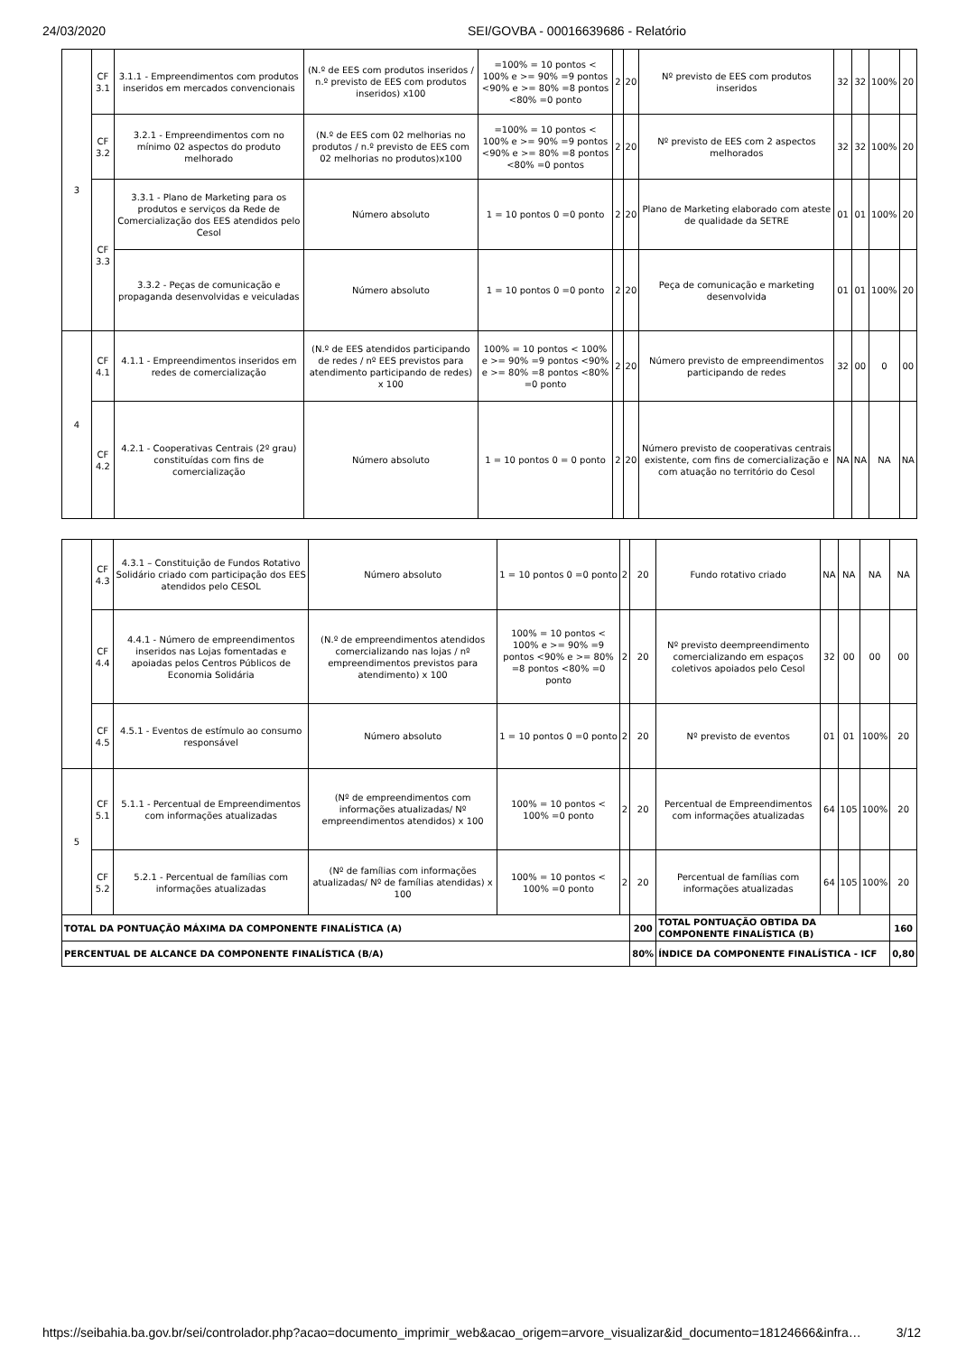24/03/2020 SEI/GOVBA - 00016639686 - Relatório
| 3 | CF 3.1 | 3.1.1 - Empreendimentos com produtos inseridos em mercados convencionais | (N.º de EES com produtos inseridos / n.º previsto de EES com produtos inseridos) x100 | =100% = 10 pontos < 100% e >= 90% =9 pontos <90% e >= 80% =8 pontos <80% =0 ponto | 2 | 20 | Nº previsto de EES com produtos inseridos | 32 | 32 | 100% | 20 |
| | CF 3.2 | 3.2.1 - Empreendimentos com no mínimo 02 aspectos do produto melhorado | (N.º de EES com 02 melhorias no produtos / n.º previsto de EES com 02 melhorias no produtos)x100 | =100% = 10 pontos < 100% e >= 90% =9 pontos <90% e >= 80% =8 pontos <80% =0 pontos | 2 | 20 | Nº previsto de EES com 2 aspectos melhorados | 32 | 32 | 100% | 20 |
| | CF 3.3 | 3.3.1 - Plano de Marketing para os produtos e serviços da Rede de Comercialização dos EES atendidos pelo Cesol | Número absoluto | 1 = 10 pontos 0 =0 ponto | 2 | 20 | Plano de Marketing elaborado com ateste de qualidade da SETRE | 01 | 01 | 100% | 20 |
| | | 3.3.2 - Peças de comunicação e propaganda desenvolvidas e veiculadas | Número absoluto | 1 = 10 pontos 0 =0 ponto | 2 | 20 | Peça de comunicação e marketing desenvolvida | 01 | 01 | 100% | 20 |
| 4 | CF 4.1 | 4.1.1 - Empreendimentos inseridos em redes de comercialização | (N.º de EES atendidos participando de redes / nº EES previstos para atendimento participando de redes) x 100 | 100% = 10 pontos < 100% e >= 90% =9 pontos <90% e >= 80% =8 pontos <80% =0 ponto | 2 | 20 | Número previsto de empreendimentos participando de redes | 32 | 00 | 0 | 00 |
| | CF 4.2 | 4.2.1 - Cooperativas Centrais (2º grau) constituídas com fins de comercialização | Número absoluto | 1 = 10 pontos 0 = 0 ponto | 2 | 20 | Número previsto de cooperativas centrais existente, com fins de comercialização e com atuação no território do Cesol | NA | NA | NA | NA |
| | CF 4.3 | 4.3.1 – Constituição de Fundos Rotativo Solidário criado com participação dos EES atendidos pelo CESOL | Número absoluto | 1 = 10 pontos 0 =0 ponto | 2 | 20 | Fundo rotativo criado | NA | NA | NA | NA |
| | CF 4.4 | 4.4.1 - Número de empreendimentos inseridos nas Lojas fomentadas e apoiadas pelos Centros Públicos de Economia Solidária | (N.º de empreendimentos atendidos comercializando nas lojas / nº empreendimentos previstos para atendimento) x 100 | 100% = 10 pontos < 100% e >= 90% =9 pontos <90% e >= 80% =8 pontos <80% =0 ponto | 2 | 20 | Nº previsto deempreendimento comercializando em espaços coletivos apoiados pelo Cesol | 32 | 00 | 00 | 00 |
| | CF 4.5 | 4.5.1 - Eventos de estímulo ao consumo responsável | Número absoluto | 1 = 10 pontos 0 =0 ponto | 2 | 20 | Nº previsto de eventos | 01 | 01 | 100% | 20 |
| 5 | CF 5.1 | 5.1.1 - Percentual de Empreendimentos com informações atualizadas | (Nº de empreendimentos com informações atualizadas/ Nº empreendimentos atendidos) x 100 | 100% = 10 pontos < 100% =0 ponto | 2 | 20 | Percentual de Empreendimentos com informações atualizadas | 64 | 105 | 100% | 20 |
| | CF 5.2 | 5.2.1 - Percentual de famílias com informações atualizadas | (Nº de famílias com informações atualizadas/ Nº de famílias atendidas) x 100 | 100% = 10 pontos < 100% =0 ponto | 2 | 20 | Percentual de famílias com informações atualizadas | 64 | 105 | 100% | 20 |
| TOTAL DA PONTUAÇÃO MÁXIMA DA COMPONENTE FINALÍSTICA (A) | | | | | | 200 | TOTAL PONTUAÇÃO OBTIDA DA COMPONENTE FINALÍSTICA (B) | | | | 160 |
| PERCENTUAL DE ALCANCE DA COMPONENTE FINALÍSTICA (B/A) | | | | | | 80% | ÍNDICE DA COMPONENTE FINALÍSTICA - ICF | | | | 0,80 |
https://seibahia.ba.gov.br/sei/controlador.php?acao=documento_imprimir_web&acao_origem=arvore_visualizar&id_documento=18124666&infra… 3/12